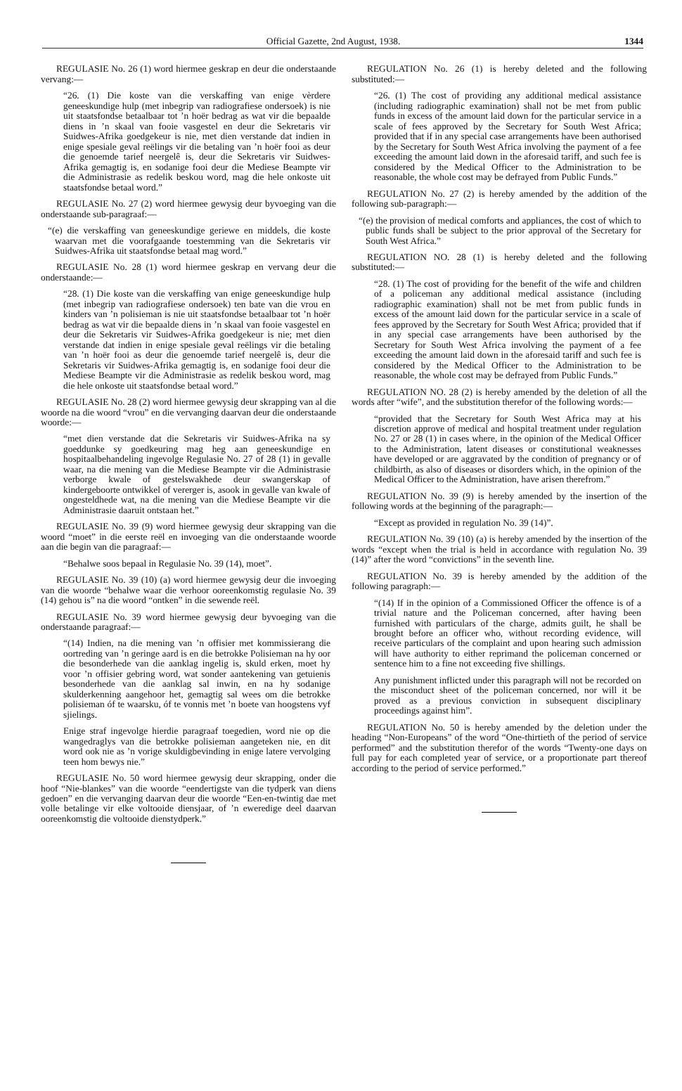Official Gazette, 2nd August, 1938. 1344
REGULASIE No. 26 (1) word hiermee geskrap en deur die onderstaande vervang:—
“26. (1) Die koste van die verskaffing van enige vèrdere geneeskundige hulp (met inbegrip van radiografiese ondersoek) is nie uit staatsfondse betaalbaar tot ’n hoër bedrag as wat vir die bepaalde diens in ’n skaal van fooie vasgestel en deur die Sekretaris vir Suidwes-Afrika goedgekeur is nie, met dien verstande dat indien in enige spesiale geval reëlings vir die betaling van ’n hoër fooi as deur die genoemde tarief neergelê is, deur die Sekretaris vir Suidwes-Afrika gemagtig is, en sodanige fooi deur die Mediese Beampte vir die Administrasie as redelik beskou word, mag die hele onkoste uit staatsfondse betaal word.”
REGULASIE No. 27 (2) word hiermee gewysig deur byvoeging van die onderstaande sub-paragraaf:—
“(e) die verskaffing van geneeskundige geriewe en middels, die koste waarvan met die voorafgaande toestemming van die Sekretaris vir Suidwes-Afrika uit staatsfondse betaal mag word.”
REGULASIE No. 28 (1) word hiermee geskrap en vervang deur die onderstaande:—
“28. (1) Die koste van die verskaffing van enige geneeskundige hulp (met inbegrip van radiografiese ondersoek) ten bate van die vrou en kinders van ’n polisieman is nie uit staatsfondse betaalbaar tot ’n hoër bedrag as wat vir die bepaalde diens in ’n skaal van fooie vasgestel en deur die Sekretaris vir Suidwes-Afrika goedgekeur is nie; met dien verstande dat indien in enige spesiale geval reëlings vir die betaling van ’n hoër fooi as deur die genoemde tarief neergelê is, deur die Sekretaris vir Suidwes-Afrika gemagtig is, en sodanige fooi deur die Mediese Beampte vir die Administrasie as redelik beskou word, mag die hele onkoste uit staatsfondse betaal word.”
REGULASIE No. 28 (2) word hiermee gewysig deur skrapping van al die woorde na die woord “vrou” en die vervanging daarvan deur die onderstaande woorde:—
“met dien verstande dat die Sekretaris vir Suidwes-Afrika na sy goeddunke sy goedkeuring mag heg aan geneeskundige en hospitaalbehandeling ingevolge Regulasie No. 27 of 28 (1) in gevalle waar, na die mening van die Mediese Beampte vir die Administrasie verborge kwale of gestelswakhede deur swangerskap of kindergeboorte ontwikkel of vererger is, asook in gevalle van kwale of ongesteldhede wat, na die mening van die Mediese Beampte vir die Administrasie daaruit ontstaan het.”
REGULASIE No. 39 (9) word hiermee gewysig deur skrapping van die woord “moet” in die eerste reël en invoeging van die onderstaande woorde aan die begin van die paragraaf:—
“Behalwe soos bepaal in Regulasie No. 39 (14), moet”.
REGULASIE No. 39 (10) (a) word hiermee gewysig deur die invoeging van die woorde “behalwe waar die verhoor ooreenkomstig regulasie No. 39 (14) gehou is” na die woord “ontken” in die sewende reël.
REGULASIE No. 39 word hiermee gewysig deur byvoeging van die onderstaande paragraaf:—
“(14) Indien, na die mening van ’n offisier met kommissierang die oortreding van ’n geringe aard is en die betrokke Polisieman na hy oor die besonderhede van die aanklag ingelig is, skuld erken, moet hy voor ’n offisier gebring word, wat sonder aantekening van getuienis besonderhede van die aanklag sal inwin, en na hy sodanige skulderkenning aangehoor het, gemagtig sal wees om die betrokke polisieman óf te waarsku, óf te vonnis met ’n boete van hoogstens vyf sjielings.
Enige straf ingevolge hierdie paragraaf toegedien, word nie op die wangedraglys van die betrokke polisieman aangeteken nie, en dit word ook nie as ’n vorige skuldigbevinding in enige latere vervolging teen hom bewys nie.”
REGULASIE No. 50 word hiermee gewysig deur skrapping, onder die hoof “Nie-blankes” van die woorde “eendertigste van die tydperk van diens gedoen” en die vervanging daarvan deur die woorde “Een-en-twintig dae met volle betalinge vir elke voltooide diensjaar, of ’n eweredige deel daarvan ooreenkomstig die voltooide dienstydperk.”
REGULATION No. 26 (1) is hereby deleted and the following substituted:—
“26. (1) The cost of providing any additional medical assistance (including radiographic examination) shall not be met from public funds in excess of the amount laid down for the particular service in a scale of fees approved by the Secretary for South West Africa; provided that if in any special case arrangements have been authorised by the Secretary for South West Africa involving the payment of a fee exceeding the amount laid down in the aforesaid tariff, and such fee is considered by the Medical Officer to the Administration to be reasonable, the whole cost may be defrayed from Public Funds.”
REGULATION No. 27 (2) is hereby amended by the addition of the following sub-paragraph:—
“(e) the provision of medical comforts and appliances, the cost of which to public funds shall be subject to the prior approval of the Secretary for South West Africa.”
REGULATION NO. 28 (1) is hereby deleted and the following substituted:—
“28. (1) The cost of providing for the benefit of the wife and children of a policeman any additional medical assistance (including radiographic examination) shall not be met from public funds in excess of the amount laid down for the particular service in a scale of fees approved by the Secretary for South West Africa; provided that if in any special case arrangements have been authorised by the Secretary for South West Africa involving the payment of a fee exceeding the amount laid down in the aforesaid tariff and such fee is considered by the Medical Officer to the Administration to be reasonable, the whole cost may be defrayed from Public Funds.”
REGULATION NO. 28 (2) is hereby amended by the deletion of all the words after “wife”, and the substitution therefor of the following words:—
“provided that the Secretary for South West Africa may at his discretion approve of medical and hospital treatment under regulation No. 27 or 28 (1) in cases where, in the opinion of the Medical Officer to the Administration, latent diseases or constitutional weaknesses have developed or are aggravated by the condition of pregnancy or of childbirth, as also of diseases or disorders which, in the opinion of the Medical Officer to the Administration, have arisen therefrom.”
REGULATION No. 39 (9) is hereby amended by the insertion of the following words at the beginning of the paragraph:—
“Except as provided in regulation No. 39 (14)”.
REGULATION No. 39 (10) (a) is hereby amended by the insertion of the words “except when the trial is held in accordance with regulation No. 39 (14)” after the word “convictions” in the seventh line.
REGULATION No. 39 is hereby amended by the addition of the following paragraph:—
“(14) If in the opinion of a Commissioned Officer the offence is of a trivial nature and the Policeman concerned, after having been furnished with particulars of the charge, admits guilt, he shall be brought before an officer who, without recording evidence, will receive particulars of the complaint and upon hearing such admission will have authority to either reprimand the policeman concerned or sentence him to a fine not exceeding five shillings.
Any punishment inflicted under this paragraph will not be recorded on the misconduct sheet of the policeman concerned, nor will it be proved as a previous conviction in subsequent disciplinary proceedings against him”.
REGULATION No. 50 is hereby amended by the deletion under the heading “Non-Europeans” of the word “One-thirtieth of the period of service performed” and the substitution therefor of the words “Twenty-one days on full pay for each completed year of service, or a proportionate part thereof according to the period of service performed.”